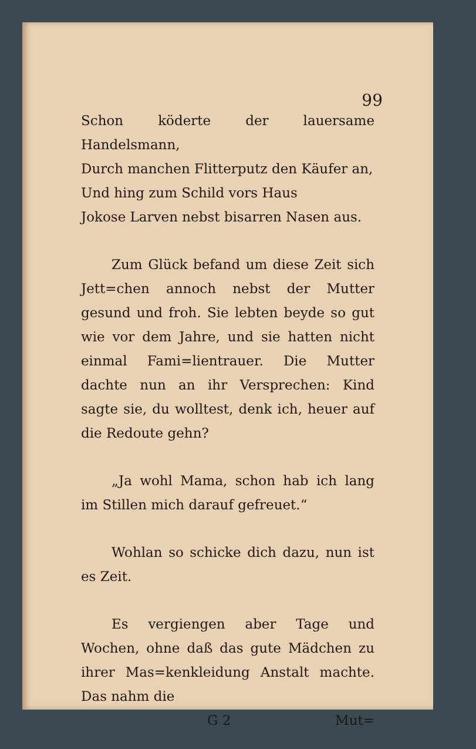99
Schon köderte der lauersame Handelsmann,
Durch manchen Flitterputz den Käufer an,
Und hing zum Schild vors Haus
Jokose Larven nebst bisarren Nasen aus.
Zum Glück befand um diese Zeit sich Jett=chen annoch nebst der Mutter gesund und froh. Sie lebten beyde so gut wie vor dem Jahre, und sie hatten nicht einmal Fami=lientrauer. Die Mutter dachte nun an ihr Versprechen: Kind sagte sie, du wolltest, denk ich, heuer auf die Redoute gehn?
„Ja wohl Mama, schon hab ich lang im Stillen mich darauf gefreuet.“
Wohlan so schicke dich dazu, nun ist es Zeit.
Es vergiengen aber Tage und Wochen, ohne daß das gute Mädchen zu ihrer Mas=kenkleidung Anstalt machte. Das nahm die
G 2 Mut=